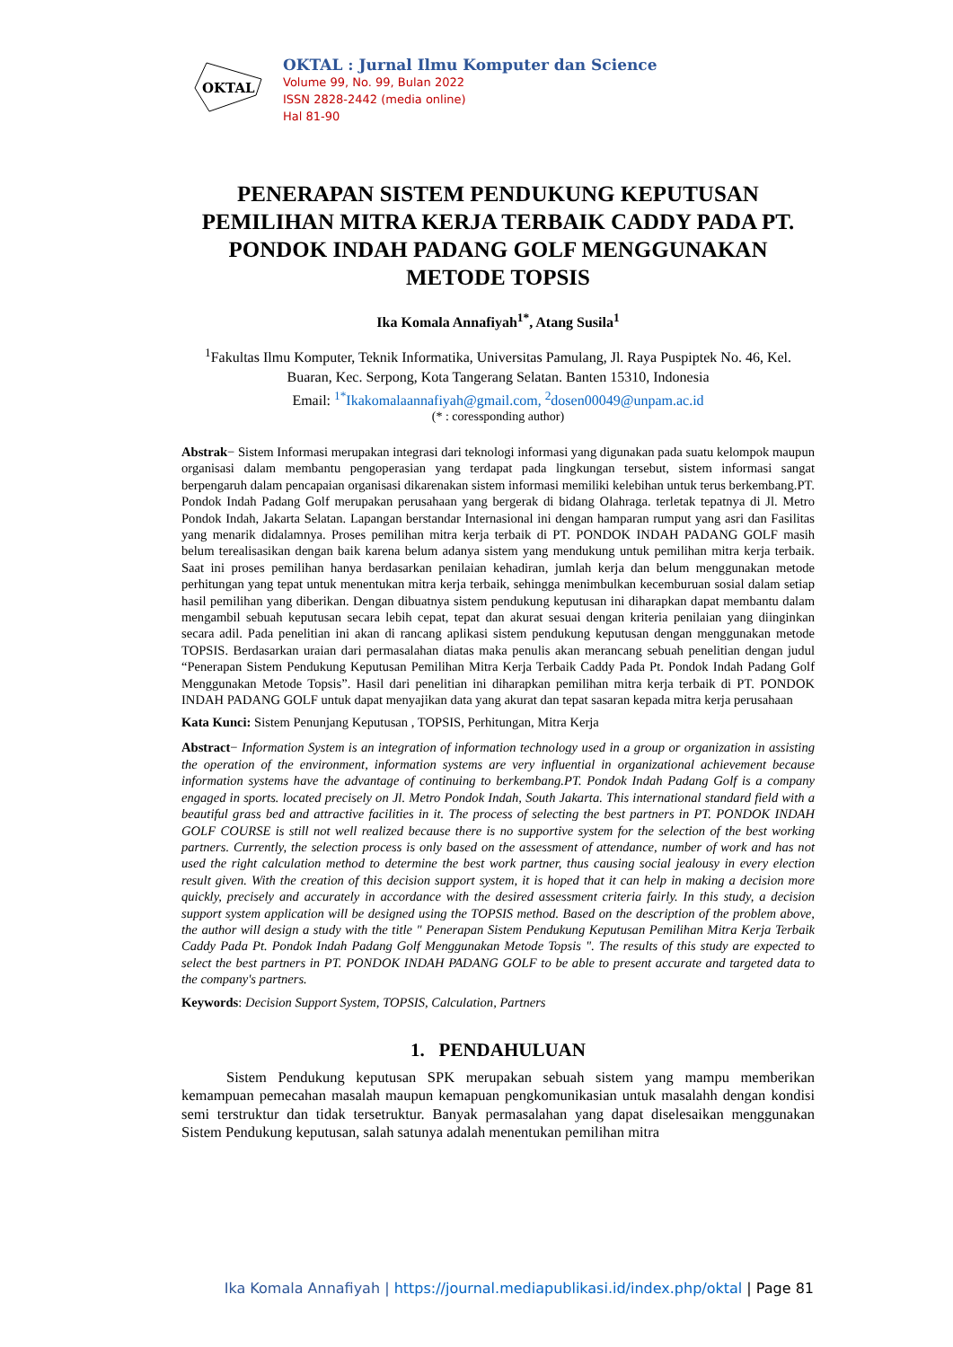OKTAL
OKTAL : Jurnal Ilmu Komputer dan Science
Volume 99, No. 99, Bulan 2022
ISSN 2828-2442 (media online)
Hal 81-90
PENERAPAN SISTEM PENDUKUNG KEPUTUSAN PEMILIHAN MITRA KERJA TERBAIK CADDY PADA PT. PONDOK INDAH PADANG GOLF MENGGUNAKAN METODE TOPSIS
Ika Komala Annafiyah<sup>1*</sup>, Atang Susila<sup>1</sup>
<sup>1</sup> Fakultas Ilmu Komputer, Teknik Informatika, Universitas Pamulang, Jl. Raya Puspiptek No. 46, Kel. Buaran, Kec. Serpong, Kota Tangerang Selatan. Banten 15310, Indonesia
Email: <sup>1*</sup>Ikakomalaannafiyah@gmail.com, <sup>2</sup>dosen00049@unpam.ac.id
(* : coressponding author)
Abstrak− Sistem Informasi merupakan integrasi dari teknologi informasi yang digunakan pada suatu kelompok maupun organisasi dalam membantu pengoperasian yang terdapat pada lingkungan tersebut, sistem informasi sangat berpengaruh dalam pencapaian organisasi dikarenakan sistem informasi memiliki kelebihan untuk terus berkembang.PT. Pondok Indah Padang Golf merupakan perusahaan yang bergerak di bidang Olahraga. terletak tepatnya di Jl. Metro Pondok Indah, Jakarta Selatan. Lapangan berstandar Internasional ini dengan hamparan rumput yang asri dan Fasilitas yang menarik didalamnya. Proses pemilihan mitra kerja terbaik di PT. PONDOK INDAH PADANG GOLF masih belum terealisasikan dengan baik karena belum adanya sistem yang mendukung untuk pemilihan mitra kerja terbaik. Saat ini proses pemilihan hanya berdasarkan penilaian kehadiran, jumlah kerja dan belum menggunakan metode perhitungan yang tepat untuk menentukan mitra kerja terbaik, sehingga menimbulkan kecemburuan sosial dalam setiap hasil pemilihan yang diberikan. Dengan dibuatnya sistem pendukung keputusan ini diharapkan dapat membantu dalam mengambil sebuah keputusan secara lebih cepat, tepat dan akurat sesuai dengan kriteria penilaian yang diinginkan secara adil. Pada penelitian ini akan di rancang aplikasi sistem pendukung keputusan dengan menggunakan metode TOPSIS. Berdasarkan uraian dari permasalahan diatas maka penulis akan merancang sebuah penelitian dengan judul “Penerapan Sistem Pendukung Keputusan Pemilihan Mitra Kerja Terbaik Caddy Pada Pt. Pondok Indah Padang Golf Menggunakan Metode Topsis”. Hasil dari penelitian ini diharapkan pemilihan mitra kerja terbaik di PT. PONDOK INDAH PADANG GOLF untuk dapat menyajikan data yang akurat dan tepat sasaran kepada mitra kerja perusahaan
Kata Kunci: Sistem Penunjang Keputusan , TOPSIS, Perhitungan, Mitra Kerja
Abstract− Information System is an integration of information technology used in a group or organization in assisting the operation of the environment, information systems are very influential in organizational achievement because information systems have the advantage of continuing to berkembang.PT. Pondok Indah Padang Golf is a company engaged in sports. located precisely on Jl. Metro Pondok Indah, South Jakarta. This international standard field with a beautiful grass bed and attractive facilities in it. The process of selecting the best partners in PT. PONDOK INDAH GOLF COURSE is still not well realized because there is no supportive system for the selection of the best working partners. Currently, the selection process is only based on the assessment of attendance, number of work and has not used the right calculation method to determine the best work partner, thus causing social jealousy in every election result given. With the creation of this decision support system, it is hoped that it can help in making a decision more quickly, precisely and accurately in accordance with the desired assessment criteria fairly. In this study, a decision support system application will be designed using the TOPSIS method. Based on the description of the problem above, the author will design a study with the title " Penerapan Sistem Pendukung Keputusan Pemilihan Mitra Kerja Terbaik Caddy Pada Pt. Pondok Indah Padang Golf Menggunakan Metode Topsis ". The results of this study are expected to select the best partners in PT. PONDOK INDAH PADANG GOLF to be able to present accurate and targeted data to the company's partners.
Keywords: Decision Support System, TOPSIS, Calculation, Partners
1. PENDAHULUAN
Sistem Pendukung keputusan SPK merupakan sebuah sistem yang mampu memberikan kemampuan pemecahan masalah maupun kemapuan pengkomunikasian untuk masalahh dengan kondisi semi terstruktur dan tidak tersetruktur. Banyak permasalahan yang dapat diselesaikan menggunakan Sistem Pendukung keputusan, salah satunya adalah menentukan pemilihan mitra
Ika Komala Annafiyah | https://journal.mediapublikasi.id/index.php/oktal | Page 81